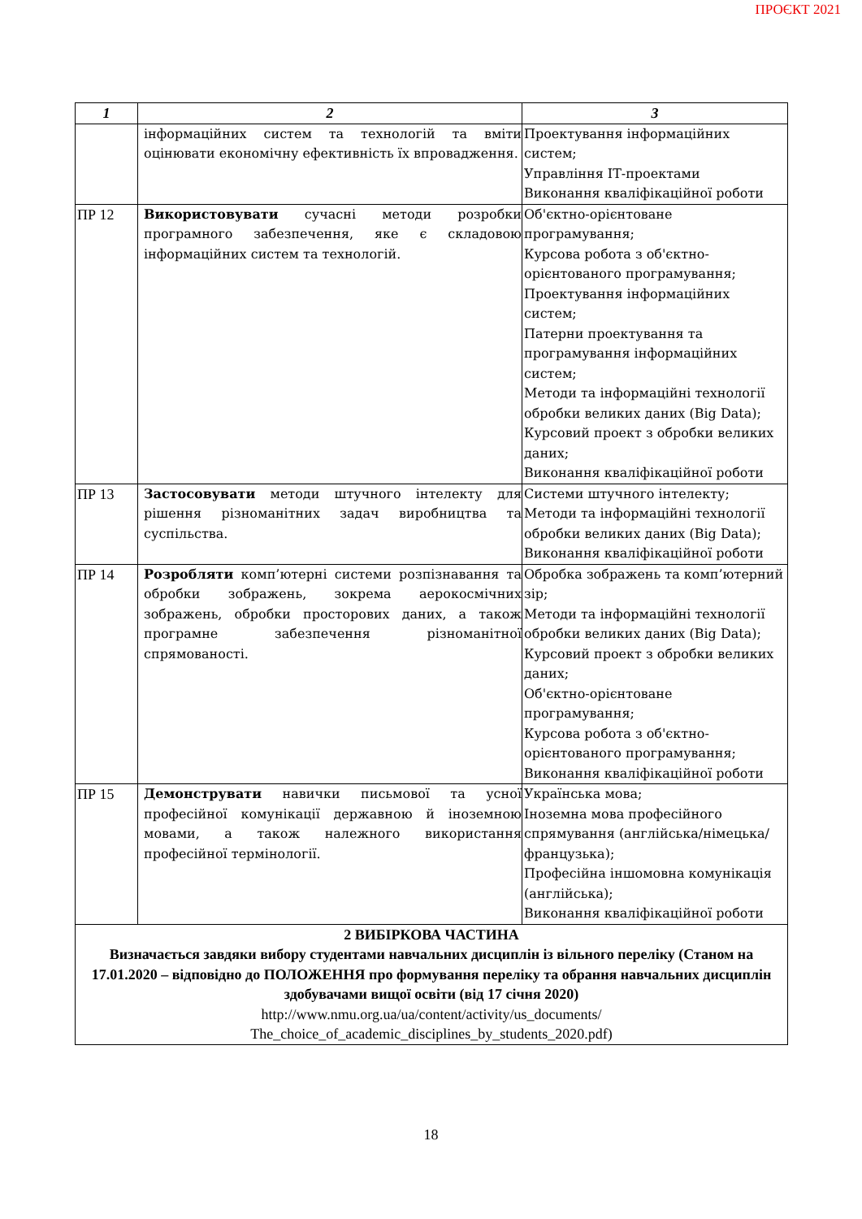ПРОЄКТ 2021
| 1 | 2 | 3 |
| --- | --- | --- |
| | інформаційних систем та технологій та вміти оцінювати економічну ефективність їх впровадження. | Проектування інформаційних систем; Управління ІТ-проектами Виконання кваліфікаційної роботи |
| ПР 12 | Використовувати сучасні методи розробки програмного забезпечення, яке є складовою інформаційних систем та технологій. | Об'єктно-орієнтоване програмування; Курсова робота з об'єктно-орієнтованого програмування; Проектування інформаційних систем; Патерни проектування та програмування інформаційних систем; Методи та інформаційні технології обробки великих даних (Big Data); Курсовий проект з обробки великих даних; Виконання кваліфікаційної роботи |
| ПР 13 | Застосовувати методи штучного інтелекту для рішення різноманітних задач виробництва та суспільства. | Системи штучного інтелекту; Методи та інформаційні технології обробки великих даних (Big Data); Виконання кваліфікаційної роботи |
| ПР 14 | Розробляти комп’ютерні системи розпізнавання та обробки зображень, зокрема аерокосмічних зображень, обробки просторових даних, а також програмне забезпечення різноманітної спрямованості. | Обробка зображень та комп’ютерний зір; Методи та інформаційні технології обробки великих даних (Big Data); Курсовий проект з обробки великих даних; Об'єктно-орієнтоване програмування; Курсова робота з об'єктно-орієнтованого програмування; Виконання кваліфікаційної роботи |
| ПР 15 | Демонструвати навички письмової та усної професійної комунікації державною й іноземною мовами, а також належного використання професійної термінології. | Українська мова; Іноземна мова професійного спрямування (англійська/німецька/французька); Професійна іншомовна комунікація (англійська); Виконання кваліфікаційної роботи |
| 2 ВИБІРКОВА ЧАСТИНА Визначається завдяки вибору студентами навчальних дисциплін із вільного переліку (Станом на 17.01.2020 – відповідно до ПОЛОЖЕННЯ про формування переліку та обрання навчальних дисциплін здобувачами вищої освіти (від 17 січня 2020) http://www.nmu.org.ua/ua/content/activity/us_documents/ The_choice_of_academic_disciplines_by_students_2020.pdf) | | |
18